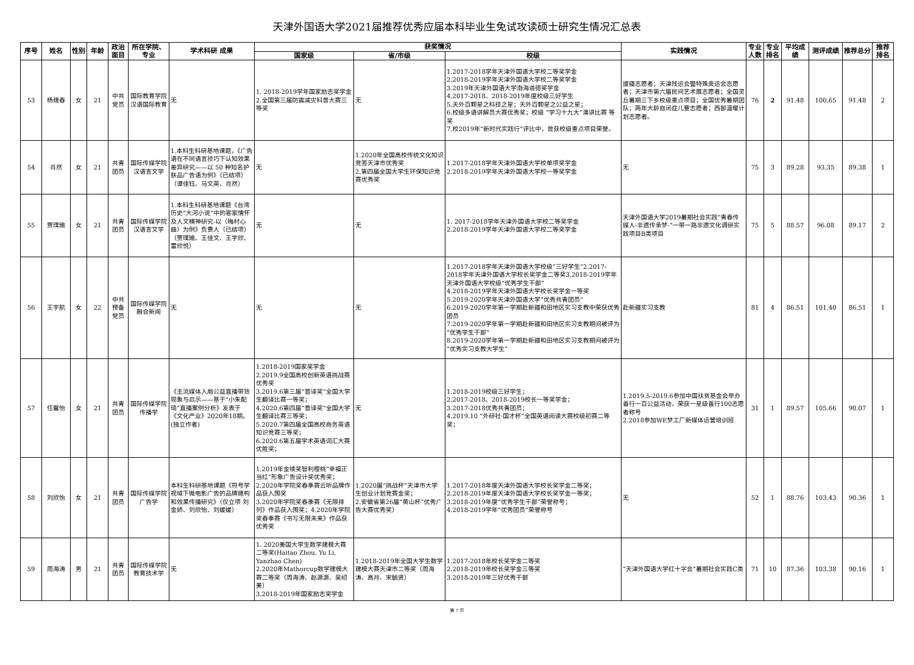天津外国语大学2021届推荐优秀应届本科毕业生免试攻读硕士研究生情况汇总表
| 序号 | 姓名 | 性别 | 年龄 | 政治面目 | 所在学院、专业 | 学术科研 成果 | 获奖情况 | | | 实践情况 | 专业人数 | 专业排名 | 平均成绩 | 测评成绩 | 推荐总分 | 推荐排名 |
| --- | --- | --- | --- | --- | --- | --- | --- | --- | --- | --- | --- | --- | --- | --- | --- | --- |
| | | | | | | | 国家级 | 省/市级 | 校级 | | | | | | | |
| 53 | 杨建春 | 女 | 21 | 中共党员 | 国际教育学院汉语国际教育 | 无 | 1. 2018-2019学年国家励志奖学金 2.全国第三届防震减灾科普大赛三等奖 | 无 | 1.2017-2018学年天津外国语大学校二等奖学金 2.2018-2019学年天津外国语大学校二等奖学金 3.2019年天津外国语大学渤海道德奖学金 4.2017-2018、2018-2019年度校级三好学生 5.天外百颗星之科技之星；天外百颗星之公益之星； 6.校级多语讲解员大赛优秀奖；校级 “学习十九大”演讲比赛 等奖 7.校2019年“新时代实践行”评比中，曾获校级重点项目荣誉。 | 援疆志愿者；天津残运会暨特殊奥运会志愿者；天津市第六届民间艺术展志愿者；全国灵丘暑期三下乡校级重点项目；全国优秀暑期团队；两年大龄自闭症儿童志愿者；西部温暖计划志愿者。 | 76 | 2 | 91.48 | 100.65 | 91.48 | 2 |
| 54 | 肖然 | 女 | 21 | 共青团员 | 国际传媒学院汉语言文学 | 1.本科生科研基地课题，《广告语在不同语言技巧下认知效果差异研究——以 50 种知名护肤品广告语为例》（已结项）（谭佳钰、马文英、肖然） | 无 | 1.2020年全国高校传统文化知识竞答天津市优秀奖 2.第四届全国大学生环保知识竞赛优秀奖 | 1.2017-2018学年天津外国语大学校单项奖学金 2.2018-2019学年天津外国语大学校一等奖学金 | 无 | 75 | 3 | 89.28 | 93.35 | 89.38 | 1 |
| 55 | 贾璞瑜 | 女 | 21 | 共青团员 | 国际传媒学院汉语言文学 | 1.本科生科研基地课题《台湾历史“大河小说”中的客家情怀及人文精神研究-以〈梅村心曲〉为例》负责人（已结项）（贾璞瑜、王佳文、王宇欣、雷欣悦） | 无 | 无 | 1. 2017-2018学年天津外国语大学校二等奖学金 2.2018-2019学年天津外国语大学校二等奖学金 | 天津外国语大学2019暑期社会实践“青春传媒人-非遗传承梦-“一带一路非遗文化调研实践项目B类项目 | 75 | 5 | 88.57 | 96.08 | 89.17 | 2 |
| 56 | 王宇航 | 女 | 22 | 中共预备党员 | 国际传媒学院 融合新闻 | 无 | 无 | 无 | 1.2017-2018学年天津外国语大学校级“三好学生”2.2017-2018学年天津外国语大学校长奖学金二等奖3.2018-2019学年天津外国语大学校级“优秀学生干部” 4.2018-2019学年天津外国语大学校长奖学金一等奖 5.2019-2020学年天津外国语大学“优秀共青团员” 6.2019-2020学年第一学期赴新疆和田地区实习支教中荣获优秀团员 7.2019-2020学年第一学期赴新疆和田地区实习支教期间被评为“优秀学生干部” 8.2019-2020学年第一学期赴新疆和田地区实习支教期间被评为“优秀实习支教大学生” | 赴新疆实习支教 | 81 | 4 | 86.51 | 101.40 | 86.51 | 1 |
| 57 | 任馨怡 | 女 | 21 | 共青团员 | 国际传媒学院传播学 | 《主流媒体入局公益直播带货现象与启示——基于“小朱配琦”直播案例分析》发表于《文化产业》2020年18期。(独立作者) | 1.2018-2019国家奖学金 2.2019.9全国高校创新英语挑战赛优秀奖 3.2019.6第三届“普译奖”全国大学生翻译比赛一等奖； 4.2020.6第四届“普译奖”全国大学生翻译比赛三等奖； 5.2020.7第四届全国高校商务英语知识竞赛三等奖； 6.2020.6第五届学术英语词汇大赛优胜奖； | 无 | 1.2018-2019校级三好学生； 2.2017-2018、2018-2019校长一等奖学金； 3.2017-2018优秀共青团员； 4.2019.10 “外研社·国才杯”全国英语阅读大赛校级初赛二等奖； | 1.2019.5-2019.6参加中国扶贫基金会举办善行一百公益活动，荣获一星级善行100志愿者称号 2.2018参加WE梦工厂新媒体运营培训班 | 31 | 1 | 89.57 | 105.66 | 90.07 | 1 |
| 58 | 刘欣怡 | 女 | 21 | 共青团员 | 国际传媒学院广告学 | 本科生科研基地课题《符号学视域下微电影广告的品牌建构和效果传播研究》（仅立项 刘金娇、刘欣怡、刘媛媛） | 1.2019年金犊奖智利樱桃“幸福正当红”形象广告设计奖优秀奖； 2.2020年学院奖春季赛云听品牌作品获入围奖 3.2020年学院奖春季赛《无限排列》作品获入围奖；4.2020年学院奖春季赛《书写无限未来》作品获优秀奖 | 1.2020届“挑战杯”天津市大学生创业计划竞赛金奖； 2.安徽省第26届“黄山杯”优秀广告大赛优秀奖） | 1.2017-2018年度天津外国语大学校长奖学金二等奖； 2.2018-2019年度天津外国语大学校长奖学金一等奖； 3.2018-2019年度“优秀学生干部”荣誉称号； 4.2018-2019学年“优秀团员”荣誉称号 | 无 | 52 | 1 | 88.76 | 103.43 | 90.36 | 1 |
| 59 | 周海涛 | 男 | 21 | 共青团员 | 国际传媒学院教育技术学 | 无 | 1. 2020美国大学生数学建模大赛二等奖(Haitao Zhou, Yu Li, Yanzhao Chen) 2.2020年Mathorcup数学建模大赛二等奖（周海涛、赵源源、吴绍美） 3.2018-2019年国家励志奖学金 | 1.2018-2019年全国大学生数学建模大赛天津市二等奖（周海涛、高月、宋毓贤） | 1.2017-2018年校长奖学金二等奖 2.2018-2019年校长奖学金三等奖 3.2018-2019年三好优秀干部 | “天津外国语大学红十字会”暑期社会实践C类 | 71 | 10 | 87.36 | 103.38 | 90.16 | 1 |
第 7 页